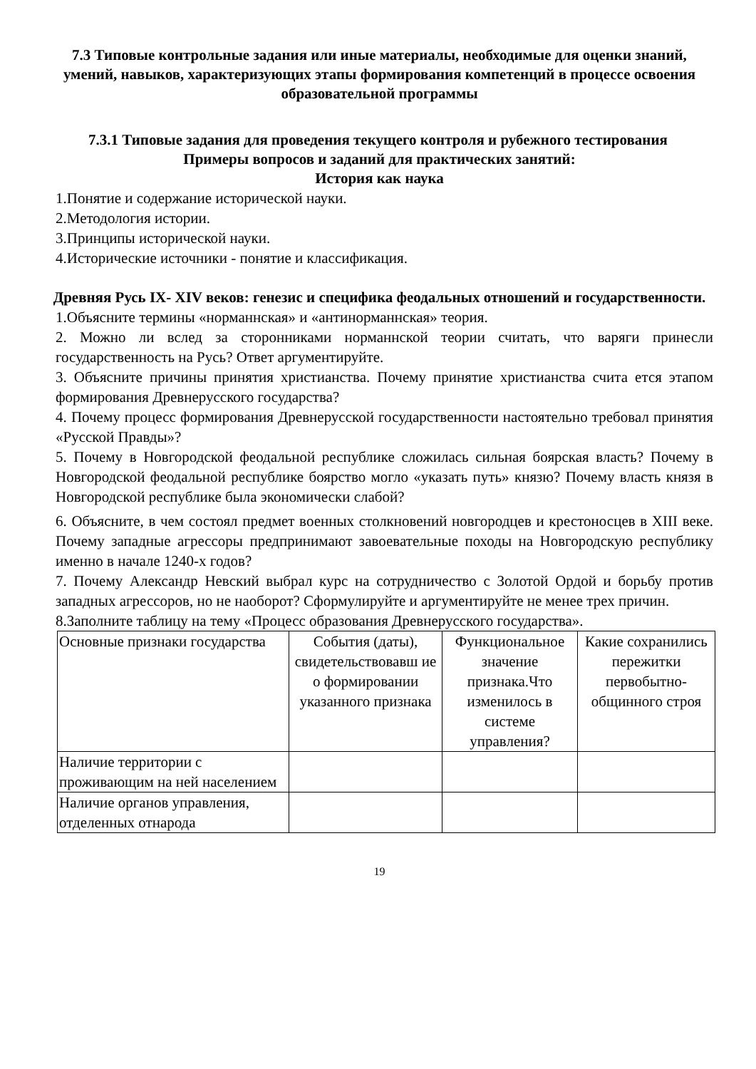7.3 Типовые контрольные задания или иные материалы, необходимые для оценки знаний, умений, навыков, характеризующих этапы формирования компетенций в процессе освоения образовательной программы
7.3.1 Типовые задания для проведения текущего контроля и рубежного тестирования
Примеры вопросов и заданий для практических занятий:
История как наука
1.Понятие и содержание исторической науки.
2.Методология истории.
3.Принципы исторической науки.
4.Исторические источники - понятие и классификация.
Древняя Русь IX- XIV веков: генезис и специфика феодальных отношений и государственности.
1.Объясните термины «норманнская» и «антинорманнская» теория.
2. Можно ли вслед за сторонниками норманнской теории считать, что варяги принесли государственность на Русь? Ответ аргументируйте.
3. Объясните причины принятия христианства. Почему принятие христианства счита ется этапом формирования Древнерусского государства?
4. Почему процесс формирования Древнерусской государственности настоятельно требовал принятия «Русской Правды»?
5. Почему в Новгородской феодальной республике сложилась сильная боярская власть? Почему в Новгородской феодальной республике боярство могло «указать путь» князю? Почему власть князя в Новгородской республике была экономически слабой?
6. Объясните, в чем состоял предмет военных столкновений новгородцев и крестоносцев в XIII веке. Почему западные агрессоры предпринимают завоевательные походы на Новгородскую республику именно в начале 1240-х годов?
7. Почему Александр Невский выбрал курс на сотрудничество с Золотой Ордой и борьбу против западных агрессоров, но не наоборот? Сформулируйте и аргументируйте не менее трех причин.
8.Заполните таблицу на тему «Процесс образования Древнерусского государства».
| Основные признаки государства | События (даты), свидетельствовавш ие о формировании указанного признака | Функциональное значение признака.Что изменилось в системе управления? | Какие сохранились пережитки первобытно-общинного строя |
| Наличие территории с проживающим на ней населением | | | |
| Наличие органов управления, отделенных отнарода | | | |
19